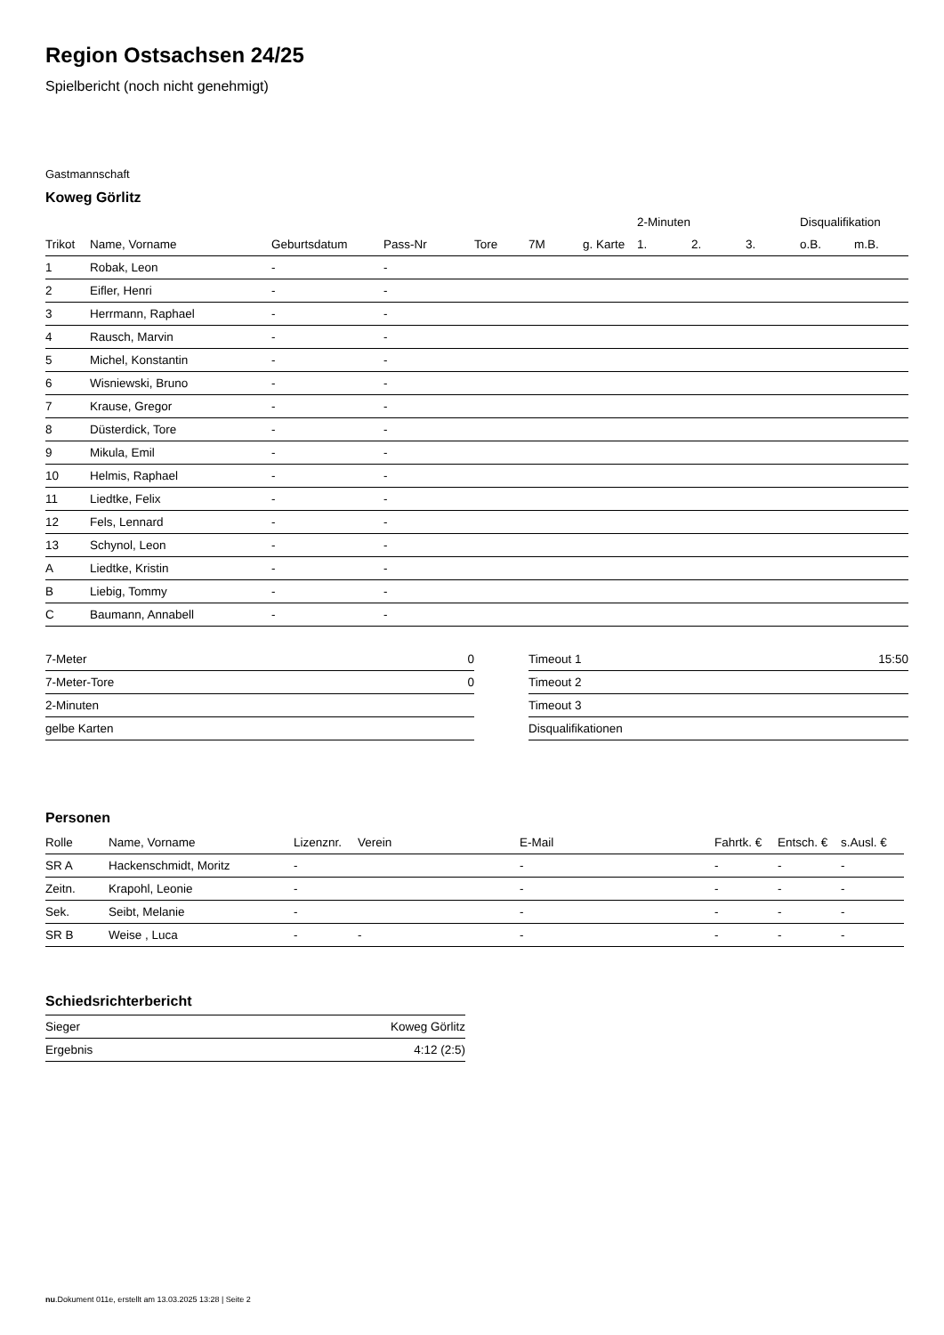Region Ostsachsen 24/25
Spielbericht (noch nicht genehmigt)
Gastmannschaft
Koweg Görlitz
| | | | | | | | 2-Minuten | | | Disqualifikation | |
| --- | --- | --- | --- | --- | --- | --- | --- | --- | --- | --- | --- |
| Trikot | Name, Vorname | Geburtsdatum | Pass-Nr | Tore | 7M | g. Karte | 1. | 2. | 3. | o.B. | m.B. |
| 1 | Robak, Leon | - | - | | | | | | | | |
| 2 | Eifler, Henri | - | - | | | | | | | | |
| 3 | Herrmann, Raphael | - | - | | | | | | | | |
| 4 | Rausch, Marvin | - | - | | | | | | | | |
| 5 | Michel, Konstantin | - | - | | | | | | | | |
| 6 | Wisniewski, Bruno | - | - | | | | | | | | |
| 7 | Krause, Gregor | - | - | | | | | | | | |
| 8 | Düsterdick, Tore | - | - | | | | | | | | |
| 9 | Mikula, Emil | - | - | | | | | | | | |
| 10 | Helmis, Raphael | - | - | | | | | | | | |
| 11 | Liedtke, Felix | - | - | | | | | | | | |
| 12 | Fels, Lennard | - | - | | | | | | | | |
| 13 | Schynol, Leon | - | - | | | | | | | | |
| A | Liedtke, Kristin | - | - | | | | | | | | |
| B | Liebig, Tommy | - | - | | | | | | | | |
| C | Baumann, Annabell | - | - | | | | | | | | |
| 7-Meter | 0 |
| 7-Meter-Tore | 0 |
| 2-Minuten | |
| gelbe Karten | |
| Timeout 1 | 15:50 |
| Timeout 2 | |
| Timeout 3 | |
| Disqualifikationen | |
Personen
| Rolle | Name, Vorname | Lizenznr. | Verein | E-Mail | Fahrtk. € | Entsch. € | s.Ausl. € |
| --- | --- | --- | --- | --- | --- | --- | --- |
| SR A | Hackenschmidt, Moritz | - | | - | - | - | - |
| Zeitn. | Krapohl, Leonie | - | | - | - | - | - |
| Sek. | Seibt, Melanie | - | | - | - | - | - |
| SR B | Weise , Luca | - | - | - | - | - | - |
Schiedsrichterbericht
| Sieger | Koweg Görlitz |
| Ergebnis | 4:12 (2:5) |
nu.Dokument 011e, erstellt am 13.03.2025 13:28 | Seite 2